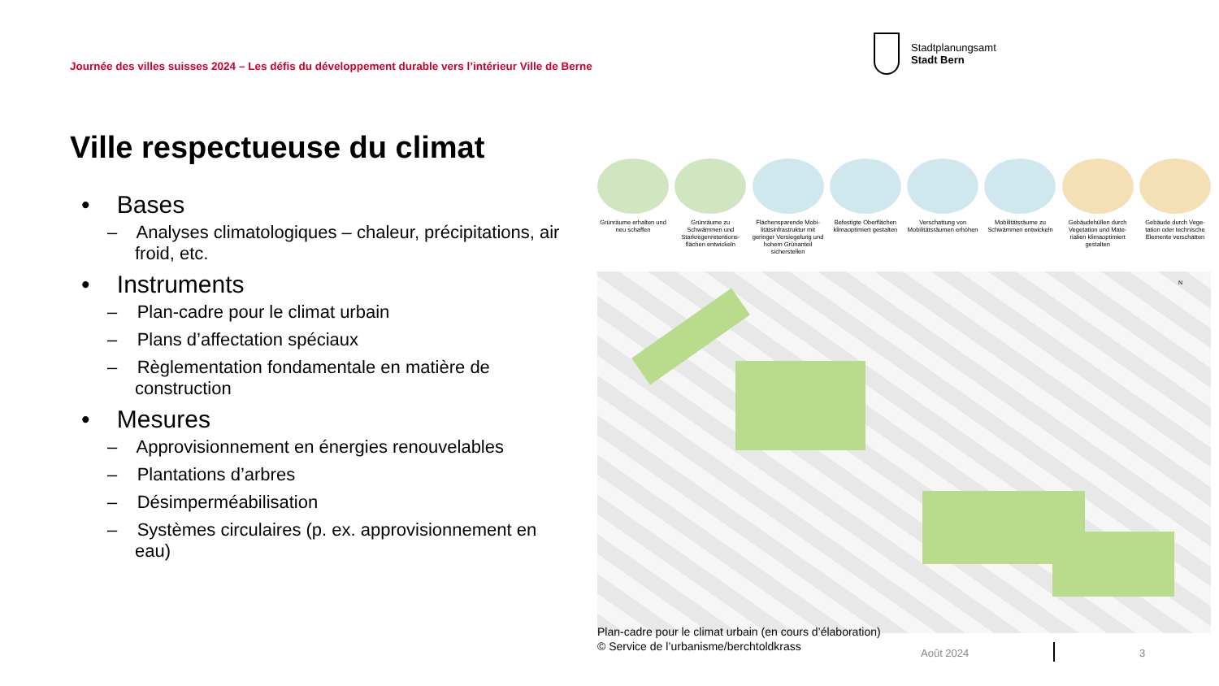Journée des villes suisses 2024 – Les défis du développement durable vers l’intérieur Ville de Berne
Stadtplanungsamt
Stadt Bern
Ville respectueuse du climat
• Bases
– Analyses climatologiques – chaleur, précipitations, air froid, etc.
• Instruments
– Plan-cadre pour le climat urbain
– Plans d’affectation spéciaux
– Règlementation fondamentale en matière de construction
• Mesures
– Approvisionnement en énergies renouvelables
– Plantations d’arbres
– Désimperméabilisation
– Systèmes circulaires (p. ex. approvisionnement en eau)
Grünräume erhalten und neu schaffen
Grünräume zu Schwämmen und Starkregenretentions-flächen entwickeln
Flächensparende Mobi-litätsinfrastruktur mit geringer Versiegelung und hohem Grünanteil sicherstellen
Befestigte Oberflächen klimaoptimiert gestalten
Verschattung von Mobilitätsräumen erhöhen
Mobilitätsräume zu Schwämmen entwickeln
Gebäudehüllen durch Vegetation und Mate-rialien klimaoptimiert gestalten
Gebäude durch Vege-tation oder technische Elemente verschatten
N
Plan-cadre pour le climat urbain (en cours d’élaboration)
© Service de l’urbanisme/berchtoldkrass
Août 2024 3